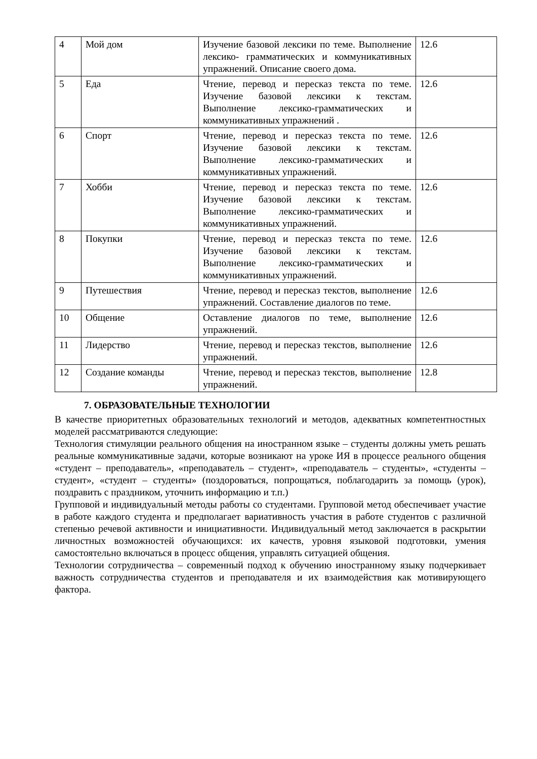| 4 | Мой дом | Изучение базовой лексики по теме. Выполнение лексико- грамматических и коммуникативных упражнений. Описание своего дома. | 12.6 |
| 5 | Еда | Чтение, перевод и пересказ текста по теме. Изучение базовой лексики к текстам. Выполнение лексико-грамматических и коммуникативных упражнений . | 12.6 |
| 6 | Спорт | Чтение, перевод и пересказ текста по теме. Изучение базовой лексики к текстам. Выполнение лексико-грамматических и коммуникативных упражнений. | 12.6 |
| 7 | Хобби | Чтение, перевод и пересказ текста по теме. Изучение базовой лексики к текстам. Выполнение лексико-грамматических и коммуникативных упражнений. | 12.6 |
| 8 | Покупки | Чтение, перевод и пересказ текста по теме. Изучение базовой лексики к текстам. Выполнение лексико-грамматических и коммуникативных упражнений. | 12.6 |
| 9 | Путешествия | Чтение, перевод и пересказ текстов, выполнение упражнений. Составление диалогов по теме. | 12.6 |
| 10 | Общение | Оставление диалогов по теме, выполнение упражнений. | 12.6 |
| 11 | Лидерство | Чтение, перевод и пересказ текстов, выполнение упражнений. | 12.6 |
| 12 | Создание команды | Чтение, перевод и пересказ текстов, выполнение упражнений. | 12.8 |
7. ОБРАЗОВАТЕЛЬНЫЕ ТЕХНОЛОГИИ
В качестве приоритетных образовательных технологий и методов, адекватных компетентностных моделей рассматриваются следующие:
Технология стимуляции реального общения на иностранном языке – студенты должны уметь решать реальные коммуникативные задачи, которые возникают на уроке ИЯ в процессе реального общения «студент – преподаватель», «преподаватель – студент», «преподаватель – студенты», «студенты – студент», «студент – студенты» (поздороваться, попрощаться, поблагодарить за помощь (урок), поздравить с праздником, уточнить информацию и т.п.)
Групповой и индивидуальный методы работы со студентами. Групповой метод обеспечивает участие в работе каждого студента и предполагает вариативность участия в работе студентов с различной степенью речевой активности и инициативности. Индивидуальный метод заключается в раскрытии личностных возможностей обучающихся: их качеств, уровня языковой подготовки, умения самостоятельно включаться в процесс общения, управлять ситуацией общения.
Технологии сотрудничества – современный подход к обучению иностранному языку подчеркивает важность сотрудничества студентов и преподавателя и их взаимодействия как мотивирующего фактора.